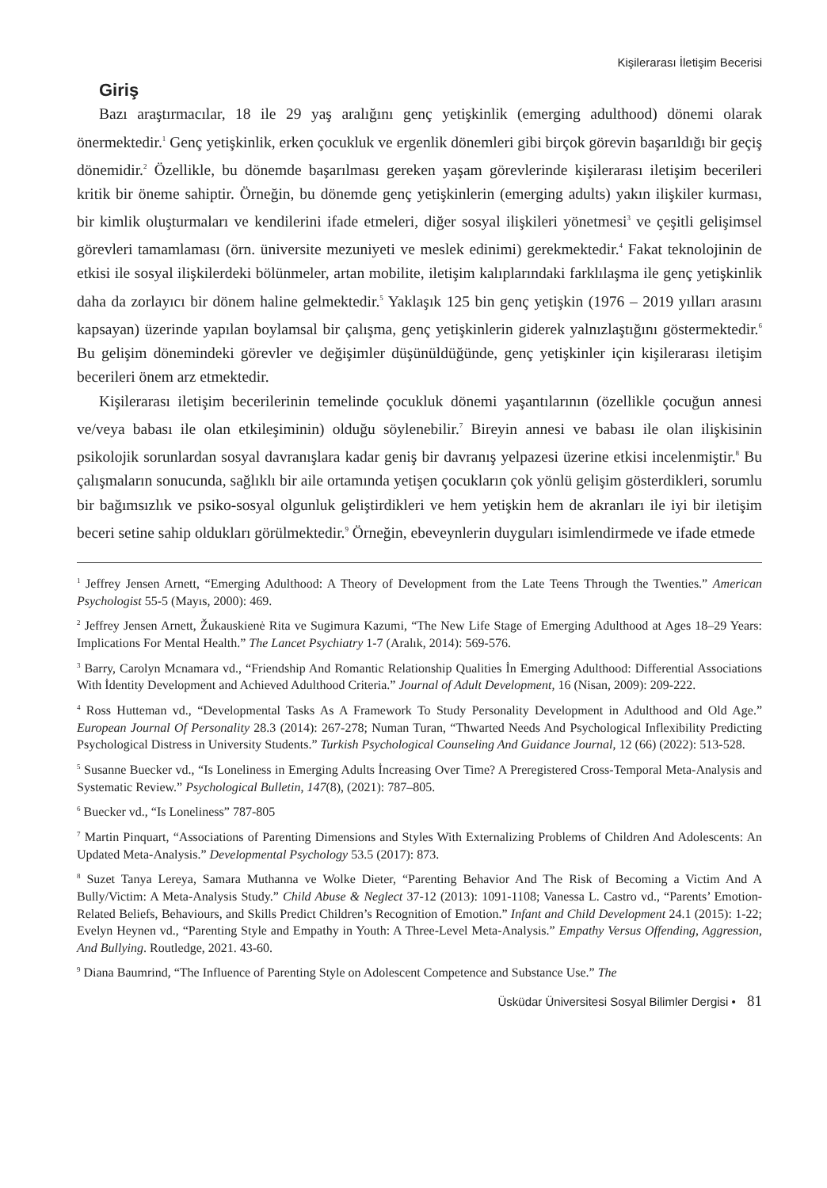Kişilerarası İletişim Becerisi
Giriş
Bazı araştırmacılar, 18 ile 29 yaş aralığını genç yetişkinlik (emerging adulthood) dönemi olarak önermektedir.<sup>1</sup> Genç yetişkinlik, erken çocukluk ve ergenlik dönemleri gibi birçok görevin başarıldığı bir geçiş dönemidir.<sup>2</sup> Özellikle, bu dönemde başarılması gereken yaşam görevlerinde kişilerarası iletişim becerileri kritik bir öneme sahiptir. Örneğin, bu dönemde genç yetişkinlerin (emerging adults) yakın ilişkiler kurması, bir kimlik oluşturmaları ve kendilerini ifade etmeleri, diğer sosyal ilişkileri yönetmesi<sup>3</sup> ve çeşitli gelişimsel görevleri tamamlaması (örn. üniversite mezuniyeti ve meslek edinimi) gerekmektedir.<sup>4</sup> Fakat teknolojinin de etkisi ile sosyal ilişkilerdeki bölünmeler, artan mobilite, iletişim kalıplarındaki farklılaşma ile genç yetişkinlik daha da zorlayıcı bir dönem haline gelmektedir.<sup>5</sup> Yaklaşık 125 bin genç yetişkin (1976 – 2019 yılları arasını kapsayan) üzerinde yapılan boylamsal bir çalışma, genç yetişkinlerin giderek yalnızlaştığını göstermektedir.<sup>6</sup> Bu gelişim dönemindeki görevler ve değişimler düşünüldüğünde, genç yetişkinler için kişilerarası iletişim becerileri önem arz etmektedir.
Kişilerarası iletişim becerilerinin temelinde çocukluk dönemi yaşantılarının (özellikle çocuğun annesi ve/veya babası ile olan etkileşiminin) olduğu söylenebilir.<sup>7</sup> Bireyin annesi ve babası ile olan ilişkisinin psikolojik sorunlardan sosyal davranışlara kadar geniş bir davranış yelpazesi üzerine etkisi incelenmiştir.<sup>8</sup> Bu çalışmaların sonucunda, sağlıklı bir aile ortamında yetişen çocukların çok yönlü gelişim gösterdikleri, sorumlu bir bağımsızlık ve psiko-sosyal olgunluk geliştirdikleri ve hem yetişkin hem de akranları ile iyi bir iletişim beceri setine sahip oldukları görülmektedir.<sup>9</sup> Örneğin, ebeveynlerin duyguları isimlendirmede ve ifade etmede
<sup>1</sup> Jeffrey Jensen Arnett, “Emerging Adulthood: A Theory of Development from the Late Teens Through the Twenties.” American Psychologist 55-5 (Mayıs, 2000): 469.
<sup>2</sup> Jeffrey Jensen Arnett, Žukauskienė Rita ve Sugimura Kazumi, “The New Life Stage of Emerging Adulthood at Ages 18–29 Years: Implications For Mental Health.” The Lancet Psychiatry 1-7 (Aralık, 2014): 569-576.
<sup>3</sup> Barry, Carolyn Mcnamara vd., “Friendship And Romantic Relationship Qualities İn Emerging Adulthood: Differential Associations With İdentity Development and Achieved Adulthood Criteria.” Journal of Adult Development, 16 (Nisan, 2009): 209-222.
<sup>4</sup> Ross Hutteman vd., “Developmental Tasks As A Framework To Study Personality Development in Adulthood and Old Age.” European Journal Of Personality 28.3 (2014): 267-278; Numan Turan, “Thwarted Needs And Psychological Inflexibility Predicting Psychological Distress in University Students.” Turkish Psychological Counseling And Guidance Journal, 12 (66) (2022): 513-528.
<sup>5</sup> Susanne Buecker vd., “Is Loneliness in Emerging Adults İncreasing Over Time? A Preregistered Cross-Temporal Meta-Analysis and Systematic Review.” Psychological Bulletin, 147(8), (2021): 787–805.
<sup>6</sup> Buecker vd., “Is Loneliness” 787-805
<sup>7</sup> Martin Pinquart, “Associations of Parenting Dimensions and Styles With Externalizing Problems of Children And Adolescents: An Updated Meta-Analysis.” Developmental Psychology 53.5 (2017): 873.
<sup>8</sup> Suzet Tanya Lereya, Samara Muthanna ve Wolke Dieter, “Parenting Behavior And The Risk of Becoming a Victim And A Bully/Victim: A Meta-Analysis Study.” Child Abuse & Neglect 37-12 (2013): 1091-1108; Vanessa L. Castro vd., “Parents’ Emotion-Related Beliefs, Behaviours, and Skills Predict Children’s Recognition of Emotion.” Infant and Child Development 24.1 (2015): 1-22; Evelyn Heynen vd., “Parenting Style and Empathy in Youth: A Three-Level Meta-Analysis.” Empathy Versus Offending, Aggression, And Bullying. Routledge, 2021. 43-60.
<sup>9</sup> Diana Baumrind, “The Influence of Parenting Style on Adolescent Competence and Substance Use.” The
Üsküdar Üniversitesi Sosyal Bilimler Dergisi • 81